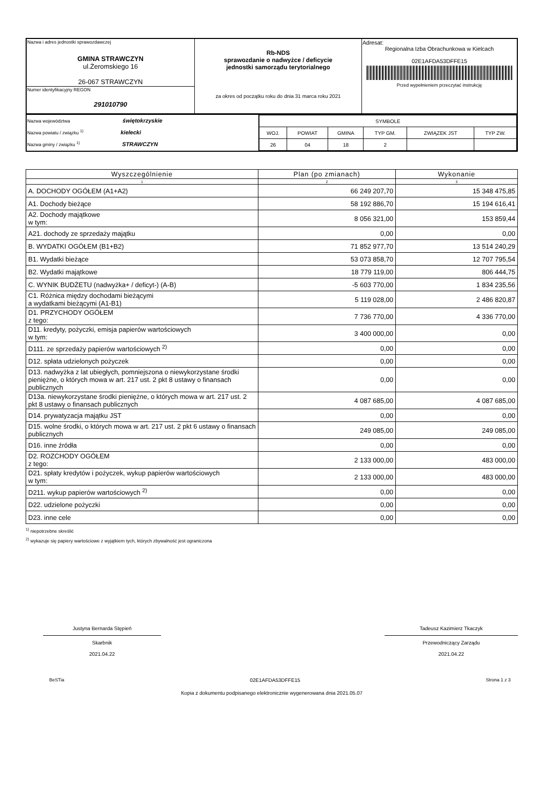| Nazwa i adres jednostki sprawozdawczej GMINA STRAWCZYN ul.Żeromskiego 16 26-067 STRAWCZYN | Rb-NDS sprawozdanie o nadwyżce / deficycie jednostki samorządu terytorialnego za okres od początku roku do dnia 31 marca roku 2021 | Adresat: Regionalna Izba Obrachunkowa w Kielcach 02E1AFDA53DFFE15 Przed wypełnieniem przeczytać instrukcję |
| Numer identyfikacyjny REGON 291010790 | | |
| Nazwa województwa świętokrzyskie Nazwa powiatu / związku <sup>1)</sup> kielecki Nazwa gminy / związku <sup>1)</sup> STRAWCZYN | / SYMBOLE / / / / / / / WOJ. / POWIAT / GMINA / TYP GM. / ZWIĄZEK JST / TYP ZW. / / 26 / 04 / 18 / 2 / / / |
| Wyszczególnienie | Plan (po zmianach) | Wykonanie |
| --- | --- | --- |
| 1 | 2 | 3 |
| A. DOCHODY OGÓŁEM (A1+A2) | 66 249 207,70 | 15 348 475,85 |
| A1. Dochody bieżące | 58 192 886,70 | 15 194 616,41 |
| A2. Dochody majątkowe w tym: | 8 056 321,00 | 153 859,44 |
| A21. dochody ze sprzedaży majątku | 0,00 | 0,00 |
| B. WYDATKI OGÓŁEM (B1+B2) | 71 852 977,70 | 13 514 240,29 |
| B1. Wydatki bieżące | 53 073 858,70 | 12 707 795,54 |
| B2. Wydatki majątkowe | 18 779 119,00 | 806 444,75 |
| C. WYNIK BUDŻETU (nadwyżka+ / deficyt-) (A-B) | -5 603 770,00 | 1 834 235,56 |
| C1. Różnica między dochodami bieżącymi a wydatkami bieżącymi (A1-B1) | 5 119 028,00 | 2 486 820,87 |
| D1. PRZYCHODY OGÓŁEM z tego: | 7 736 770,00 | 4 336 770,00 |
| D11. kredyty, pożyczki, emisja papierów wartościowych w tym: | 3 400 000,00 | 0,00 |
| D111. ze sprzedaży papierów wartościowych <sup>2)</sup> | 0,00 | 0,00 |
| D12. spłata udzielonych pożyczek | 0,00 | 0,00 |
| D13. nadwyżka z lat ubiegłych, pomniejszona o niewykorzystane środki pieniężne, o których mowa w art. 217 ust. 2 pkt 8 ustawy o finansach publicznych | 0,00 | 0,00 |
| D13a. niewykorzystane środki pieniężne, o których mowa w art. 217 ust. 2 pkt 8 ustawy o finansach publicznych | 4 087 685,00 | 4 087 685,00 |
| D14. prywatyzacja majątku JST | 0,00 | 0,00 |
| D15. wolne środki, o których mowa w art. 217 ust. 2 pkt 6 ustawy o finansach publicznych | 249 085,00 | 249 085,00 |
| D16. inne źródła | 0,00 | 0,00 |
| D2. ROZCHODY OGÓŁEM z tego: | 2 133 000,00 | 483 000,00 |
| D21. spłaty kredytów i pożyczek, wykup papierów wartościowych w tym: | 2 133 000,00 | 483 000,00 |
| D211. wykup papierów wartościowych <sup>2)</sup> | 0,00 | 0,00 |
| D22. udzielone pożyczki | 0,00 | 0,00 |
| D23. inne cele | 0,00 | 0,00 |
<sup>1)</sup> niepotrzebne skreślić
<sup>2)</sup> wykazuje się papiery wartościowe z wyjątkiem tych, których zbywalność jest ograniczona
Justyna Bernarda Stępień
Skarbnik
2021.04.22
Tadeusz Kazimierz Tkaczyk
Przewodniczący Zarządu
2021.04.22
BeSTia 02E1AFDA53DFFE15 Strona 1 z 3
Kopia z dokumentu podpisanego elektronicznie wygenerowana dnia 2021.05.07